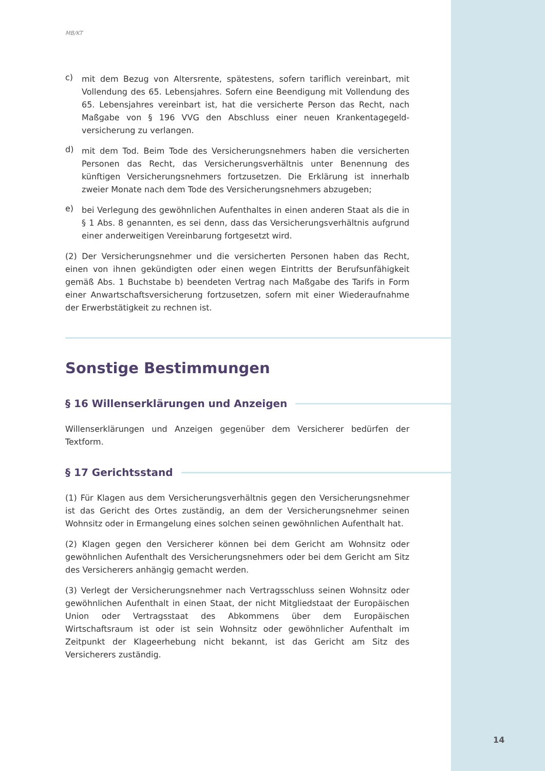MB/KT
c)
mit dem Bezug von Altersrente, spätestens, sofern tariflich vereinbart, mit Vollendung des 65. Lebensjahres. Sofern eine Beendigung mit Vollendung des 65. Lebensjahres vereinbart ist, hat die versicherte Person das Recht, nach Maßgabe von § 196 VVG den Abschluss einer neuen Krankentagegeld-versicherung zu verlangen.
d)
mit dem Tod. Beim Tode des Versicherungsnehmers haben die versicherten Personen das Recht, das Versicherungsverhältnis unter Benennung des künftigen Versicherungsnehmers fortzusetzen. Die Erklärung ist innerhalb zweier Monate nach dem Tode des Versicherungsnehmers abzugeben;
e)
bei Verlegung des gewöhnlichen Aufenthaltes in einen anderen Staat als die in § 1 Abs. 8 genannten, es sei denn, dass das Versicherungsverhältnis aufgrund einer anderweitigen Vereinbarung fortgesetzt wird.
(2) Der Versicherungsnehmer und die versicherten Personen haben das Recht, einen von ihnen gekündigten oder einen wegen Eintritts der Berufsunfähigkeit gemäß Abs. 1 Buchstabe b) beendeten Vertrag nach Maßgabe des Tarifs in Form einer Anwartschaftsversicherung fortzusetzen, sofern mit einer Wiederaufnahme der Erwerbstätigkeit zu rechnen ist.
Sonstige Bestimmungen
§ 16 Willenserklärungen und Anzeigen
Willenserklärungen und Anzeigen gegenüber dem Versicherer bedürfen der Textform.
§ 17 Gerichtsstand
(1) Für Klagen aus dem Versicherungsverhältnis gegen den Versicherungsnehmer ist das Gericht des Ortes zuständig, an dem der Versicherungsnehmer seinen Wohnsitz oder in Ermangelung eines solchen seinen gewöhnlichen Aufenthalt hat.
(2) Klagen gegen den Versicherer können bei dem Gericht am Wohnsitz oder gewöhnlichen Aufenthalt des Versicherungsnehmers oder bei dem Gericht am Sitz des Versicherers anhängig gemacht werden.
(3) Verlegt der Versicherungsnehmer nach Vertragsschluss seinen Wohnsitz oder gewöhnlichen Aufenthalt in einen Staat, der nicht Mitgliedstaat der Europäischen Union oder Vertragsstaat des Abkommens über dem Europäischen Wirtschaftsraum ist oder ist sein Wohnsitz oder gewöhnlicher Aufenthalt im Zeitpunkt der Klageerhebung nicht bekannt, ist das Gericht am Sitz des Versicherers zuständig.
14